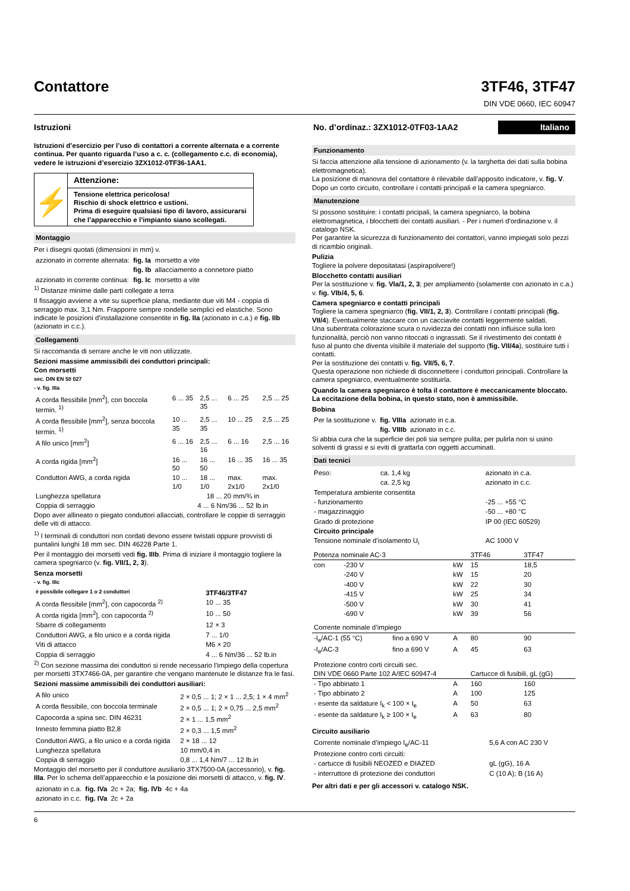Contattore
3TF46, 3TF47
DIN VDE 0660, IEC 60947
Istruzioni No. d’ordinaz.: 3ZX1012-0TF03-1AA2 Italiano
Istruzioni d’esercizio per l’uso di contattori a corrente alternata e a corrente continua. Per quanto riguarda l’uso a c. c. (collegamento c.c. di economia), vedere le istruzioni d’esercizio 3ZX1012-0TF36-1AA1.
⚡
Attenzione:
Tensione elettrica pericolosa!
Rischio di shock elettrico e ustioni.
Prima di eseguire qualsiasi tipo di lavoro, assicurarsi che l’apparecchio e l’impianto siano scollegati.
Montaggio
Per i disegni quotati (dimensioni in mm) v.
| azzionato in corrente alternata: | fig. Ia | morsetto a vite |
| | fig. Ib | allacciamento a connetore piatto |
| azzionato in corrente continua: | fig. Ic | morsetto a vite |
<sup>1)</sup> Distanze minime dalle parti collegate a terra
Il fissaggio avviene a vite su superficie plana, mediante due viti M4 - coppia di serraggio max. 3,1 Nm. Frapporre sempre rondelle semplici ed elastiche. Sono indicate le posizioni d’installazione consentite in fig. IIa (azionato in c.a.) e fig. IIb (azionato in c.c.).
Collegamenti
Si raccomanda di serrare anche le viti non utilizzate.
Sezioni massime ammissibili dei conduttori principali:
Con morsetti
sec. DIN EN 50 027
- v. fig. IIIa
| A corda flessibile [mm<sup>2</sup>], con boccola termin. <sup>1)</sup> | 6 ... 35 | 2,5 ... 35 | 6 ... 25 | 2,5 ... 25 |
| A corda flessibile [mm<sup>2</sup>], senza boccola termin. <sup>1)</sup> | 10 ... 35 | 2,5 ... 35 | 10 ... 25 | 2,5 ... 25 |
| A filo unico [mm<sup>2</sup>] | 6 ... 16 | 2,5 ... 16 | 6 ... 16 | 2,5 ... 16 |
| A corda rigida [mm<sup>2</sup>] | 16 ... 50 | 16 ... 50 | 16 ... 35 | 16 ... 35 |
| Conduttori AWG, a corda rigida | 10 ... 1/0 | 18 ... 1/0 | max. 2x1/0 | max. 2x1/0 |
| Lunghezza spellatura | 18 ... 20 mm/¾ in | | | |
| Coppia di serraggio | 4 ... 6 Nm/36 ... 52 lb.in | | | |
Dopo aver allineato o piegato conduttori allacciati, controllare le coppie di serraggio delle viti di attacco.
<sup>1)</sup> I terminali di conduttori non cordati devono essere twistati oppure provvisti di puntalini lunghi 18 mm sec. DIN 46228 Parte 1.
Per il montaggio dei morsetti vedi fig. IIIb. Prima di iniziare il montaggio togliere la camera spegniarco (v. fig. VII/1, 2, 3).
Senza morsetti
- v. fig. IIIc
| è possibile collegare 1 o 2 conduttori | 3TF46/3TF47 |
| --- | --- |
| A corda flessibile [mm<sup>2</sup>], con capocorda <sup>2)</sup> | 10 ... 35 |
| A corda rigida [mm<sup>2</sup>], con capocorda <sup>2)</sup> | 10 ... 50 |
| Sbarre di collegamento | 12 × 3 |
| Conduttori AWG, a filo unico e a corda rigida | 7 ... 1/0 |
| Viti di attacco | M6 × 20 |
| Coppia di serraggio | 4 ... 6 Nm/36 ... 52 lb.in |
<sup>2)</sup> Con sezione massima dei conduttori si rende necessario l’impiego della copertura per morsetti 3TX7466-0A, per garantire che vengano mantenute le distanze fra le fasi.
Sezioni massime ammissibili dei conduttori ausiliari:
| A filo unico | 2 × 0,5 ... 1; 2 × 1 ... 2,5; 1 × 4 mm<sup>2</sup> |
| A corda flessibile, con boccola terminale | 2 × 0,5 ... 1; 2 × 0,75 ... 2,5 mm<sup>2</sup> |
| Capocorda a spina sec. DIN 46231 | 2 × 1 ... 1,5 mm<sup>2</sup> |
| Innesto femmina piatto B2,8 | 2 × 0,3 ... 1,5 mm<sup>2</sup> |
| Conduttori AWG, a filo unico e a corda rigida | 2 × 18 ... 12 |
| Lunghezza spellatura | 10 mm/0,4 in |
| Coppia di serraggio | 0,8 ... 1,4 Nm/7 ... 12 lb.in |
Montaggio del morsetto per il conduttore ausiliario 3TX7500-0A (accessorio), v. fig. IIIa. Per lo schema dell’apparecchio e la posizione dei morsetti di attacco, v. fig. IV.
| azionato in c.a. | fig. IVa | 2c + 2a; | fig. IVb | 4c + 4a |
| azionato in c.c. | fig. IVa | 2c + 2a | | |
Funzionamento
Si faccia attenzione alla tensione di azionamento (v. la targhetta dei dati sulla bobina elettromagnetica).
La posizione di manovra del contattore è rilevabile dall’apposito indicatore, v. fig. V.
Dopo un corto circuito, controllare i contatti principali e la camera spegniarco.
Manutenzione
Si possono sostituire: i contatti pricipali, la camera spegniarco, la bobina elettromagnetica, i blocchetti dei contatti ausiliari. - Per i numeri d'ordinazione v. il catalogo NSK.
Per garantire la sicurezza di funzionamento dei contattori, vanno impiegati solo pezzi di ricambio originali.
Pulizia
Togliere la polvere depositatasi (aspirapolvere!)
Blocchetto contatti ausiliari
Per la sostituzione v. fig. VIa/1, 2, 3; per ampliamento (solamente con azionato in c.a.) v. fig. VIb/4, 5, 6.
Camera spegniarco e contatti principali
Togliere la camera spegniarco (fig. VII/1, 2, 3). Controllare i contatti principali (fig. VII/4). Eventualmente staccare con un cacciavite contatti leggermente saldati.
Una subentrata colorazione scura o ruvidezza dei contatti non influisce sulla loro funzionalità, perciò non vanno ritoccati o ingrassati. Se il rivestimento dei contatti è fuso al punto che diventa visibile il materiale del supporto (fig. VII/4a), sostituire tutti i contatti.
Per la sostituzione dei contatti v. fig. VII/5, 6, 7.
Questa operazione non richiede di disconnettere i conduttori principali. Controllare la camera spegniarco, eventualmente sostituirla.
Quando la camera spegniarco è tolta il contattore è meccanicamente bloccato. La eccitazione della bobina, in questo stato, non è ammissibile.
Bobina
| Per la sostituzione v. | fig. VIIIa | azionato in c.a. |
| | fig. VIIIb | azionato in c.c. |
Si abbia cura che la superficie dei poli sia sempre pulita; per pulirla non si usino solventi di grassi e si eviti di grattarla con oggetti accuminati.
Dati tecnici
| Peso: | ca. 1,4 kg | azionato in c.a. | |
| | ca. 2,5 kg | azionato in c.c. | |
| Temperatura ambiente consentita | | | |
| - funzionamento | | | -25 ... +55 °C |
| - magazzinaggio | | | -50 ... +80 °C |
| Grado di protezione | | | IP 00 (IEC 60529) |
| Circuito principale | | | |
| Tensione nominale d’isolamento U<sub>i</sub> | | | AC 1000 V |
| Potenza nominale AC-3 | | | | 3TF46 | 3TF47 |
| con | -230 V | | kW | 15 | 18,5 |
| | -240 V | | kW | 15 | 20 |
| | -400 V | | kW | 22 | 30 |
| | -415 V | | kW | 25 | 34 |
| | -500 V | | kW | 30 | 41 |
| | -690 V | | kW | 39 | 56 |
| Corrente nominale d’impiego | | | | | |
| -I<sub>e</sub>/AC-1 (55 °C) | | fino a 690 V | A | 80 | 90 |
| -I<sub>e</sub>/AC-3 | | fino a 690 V | A | 45 | 63 |
| Protezione contro corti circuiti sec. DIN VDE 0660 Parte 102 A/IEC 60947-4 | | | | Cartucce di fusibili, gL (gG) | |
| - Tipo abbinato 1 | | | A | 160 | 160 |
| - Tipo abbinato 2 | | | A | 100 | 125 |
| - esente da saldature I<sub>k</sub> < 100 × I<sub>e</sub> | | | A | 50 | 63 |
| - esente da saldature I<sub>k</sub> ≥ 100 × I<sub>e</sub> | | | A | 63 | 80 |
Circuito ausiliario
| Corrente nominale d’impiego I<sub>e</sub>/AC-11 | 5,6 A con AC 230 V |
| Protezione contro corti circuiti: | |
| - cartucce di fusibili NEOZED e DIAZED | gL (gG), 16 A |
| - interruttore di protezione dei conduttori | C (10 A); B (16 A) |
Per altri dati e per gli accessori v. catalogo NSK.
6